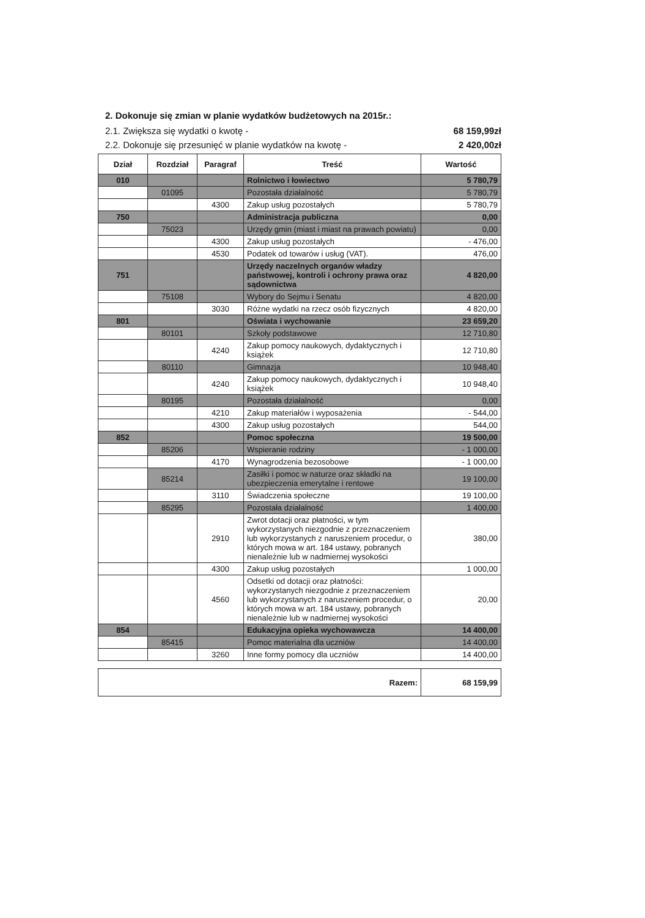2. Dokonuje się zmian w planie wydatków budżetowych na 2015r.:
2.1. Zwiększa się wydatki o kwotę - 68 159,99zł
2.2. Dokonuje się przesunięć w planie wydatków na kwotę - 2 420,00zł
| Dział | Rozdział | Paragraf | Treść | Wartość |
| --- | --- | --- | --- | --- |
| 010 | | | Rolnictwo i łowiectwo | 5 780,79 |
| | 01095 | | Pozostała działalność | 5 780,79 |
| | | 4300 | Zakup usług pozostałych | 5 780,79 |
| 750 | | | Administracja publiczna | 0,00 |
| | 75023 | | Urzędy gmin (miast i miast na prawach powiatu) | 0,00 |
| | | 4300 | Zakup usług pozostałych | - 476,00 |
| | | 4530 | Podatek od towarów i usług (VAT). | 476,00 |
| 751 | | | Urzędy naczelnych organów władzy państwowej, kontroli i ochrony prawa oraz sądownictwa | 4 820,00 |
| | 75108 | | Wybory do Sejmu i Senatu | 4 820,00 |
| | | 3030 | Różne wydatki na rzecz osób fizycznych | 4 820,00 |
| 801 | | | Oświata i wychowanie | 23 659,20 |
| | 80101 | | Szkoły podstawowe | 12 710,80 |
| | | 4240 | Zakup pomocy naukowych, dydaktycznych i książek | 12 710,80 |
| | 80110 | | Gimnazja | 10 948,40 |
| | | 4240 | Zakup pomocy naukowych, dydaktycznych i książek | 10 948,40 |
| | 80195 | | Pozostała działalność | 0,00 |
| | | 4210 | Zakup materiałów i wyposażenia | - 544,00 |
| | | 4300 | Zakup usług pozostałych | 544,00 |
| 852 | | | Pomoc społeczna | 19 500,00 |
| | 85206 | | Wspieranie rodziny | - 1 000,00 |
| | | 4170 | Wynagrodzenia bezosobowe | - 1 000,00 |
| | 85214 | | Zasiłki i pomoc w naturze oraz składki na ubezpieczenia emerytalne i rentowe | 19 100,00 |
| | | 3110 | Świadczenia społeczne | 19 100,00 |
| | 85295 | | Pozostała działalność | 1 400,00 |
| | | 2910 | Zwrot dotacji oraz płatności, w tym wykorzystanych niezgodnie z przeznaczeniem lub wykorzystanych z naruszeniem procedur, o których mowa w art. 184 ustawy, pobranych nienależnie lub w nadmiernej wysokości | 380,00 |
| | | 4300 | Zakup usług pozostałych | 1 000,00 |
| | | 4560 | Odsetki od dotacji oraz płatności: wykorzystanych niezgodnie z przeznaczeniem lub wykorzystanych z naruszeniem procedur, o których mowa w art. 184 ustawy, pobranych nienależnie lub w nadmiernej wysokości | 20,00 |
| 854 | | | Edukacyjna opieka wychowawcza | 14 400,00 |
| | 85415 | | Pomoc materialna dla uczniów | 14 400,00 |
| | | 3260 | Inne formy pomocy dla uczniów | 14 400,00 |
| Razem: | 68 159,99 |